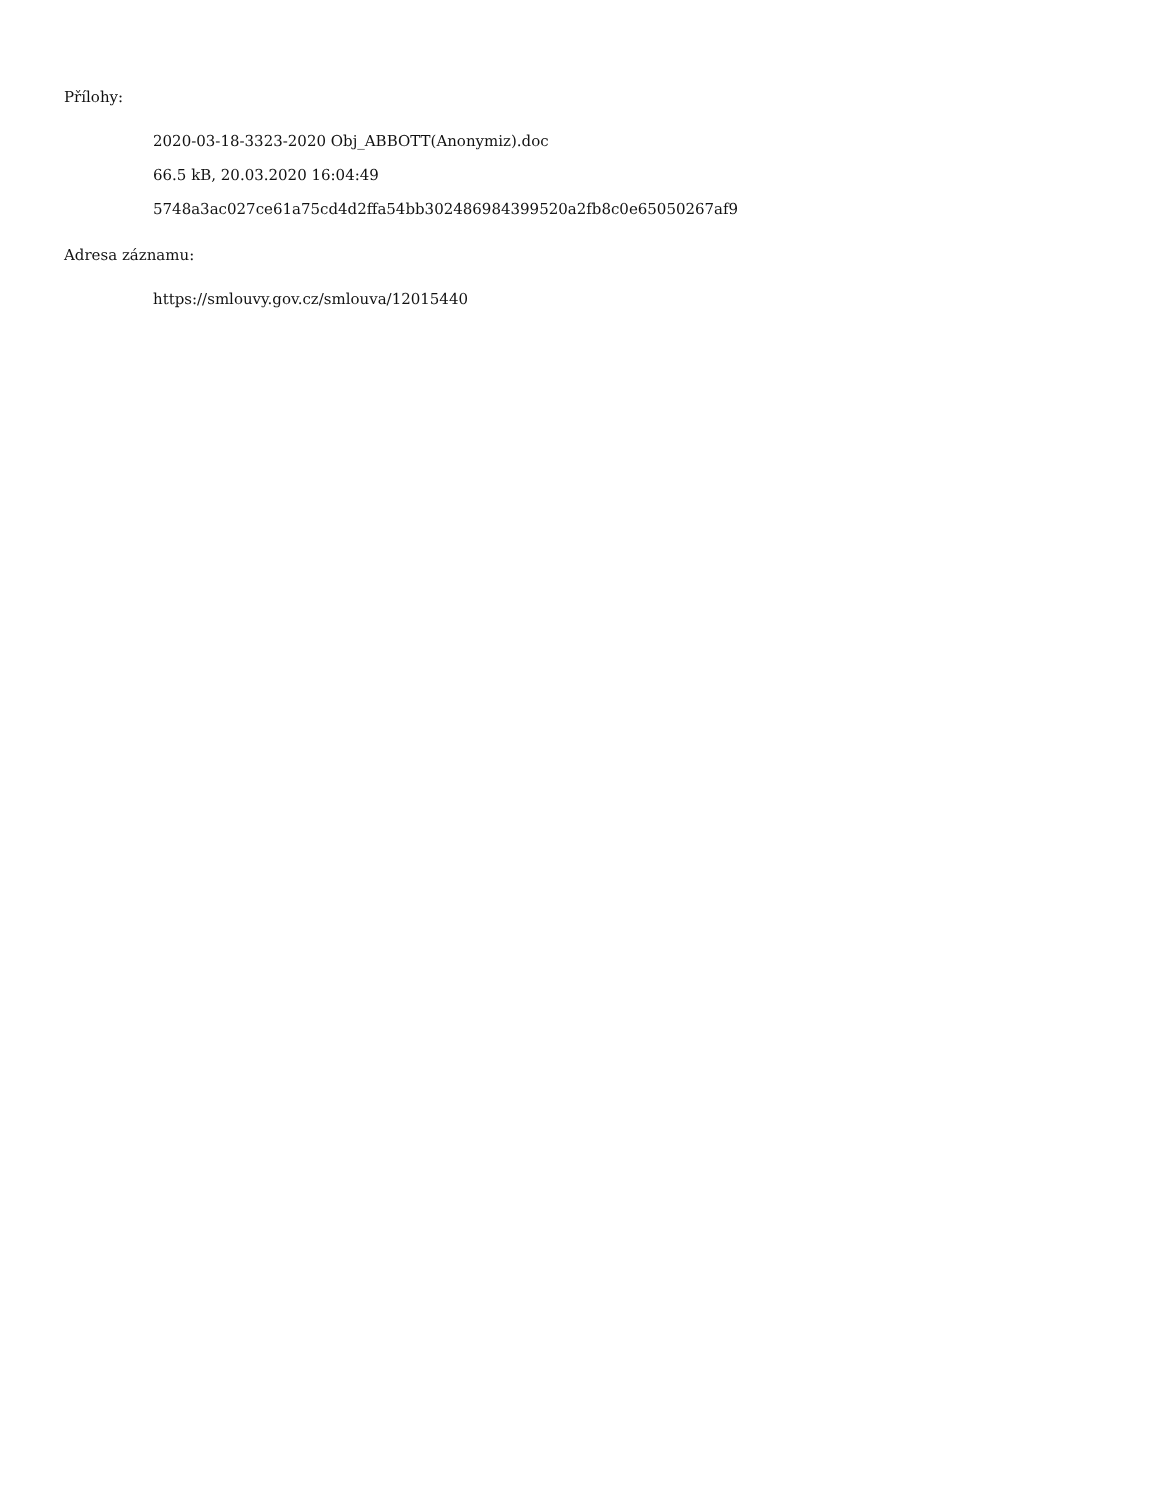Přílohy:
2020-03-18-3323-2020 Obj_ABBOTT(Anonymiz).doc
66.5 kB, 20.03.2020 16:04:49
5748a3ac027ce61a75cd4d2ffa54bb302486984399520a2fb8c0e65050267af9
Adresa záznamu:
https://smlouvy.gov.cz/smlouva/12015440